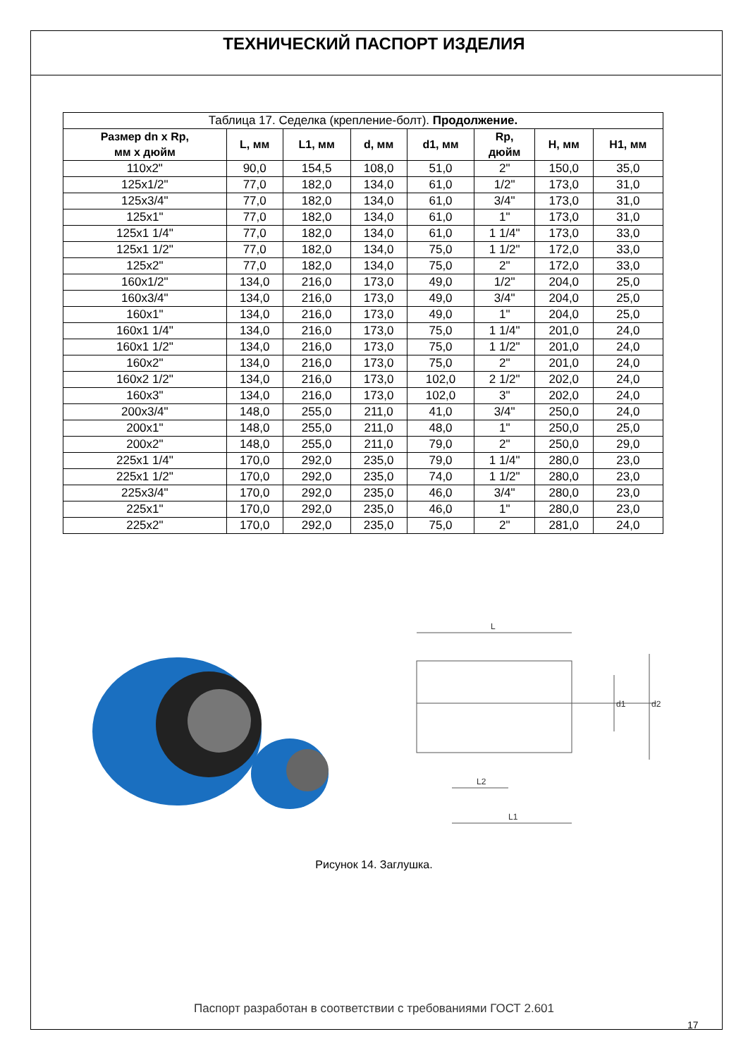ТЕХНИЧЕСКИЙ ПАСПОРТ ИЗДЕЛИЯ
| Таблица 17. Седелка (крепление-болт). Продолжение. | | | | | | | |
| Размер dn x Rp, мм х дюйм | L, мм | L1, мм | d, мм | d1, мм | Rp, дюйм | H, мм | H1, мм |
| 110x2" | 90,0 | 154,5 | 108,0 | 51,0 | 2" | 150,0 | 35,0 |
| 125x1/2" | 77,0 | 182,0 | 134,0 | 61,0 | 1/2" | 173,0 | 31,0 |
| 125x3/4" | 77,0 | 182,0 | 134,0 | 61,0 | 3/4" | 173,0 | 31,0 |
| 125x1" | 77,0 | 182,0 | 134,0 | 61,0 | 1" | 173,0 | 31,0 |
| 125x1 1/4" | 77,0 | 182,0 | 134,0 | 61,0 | 1 1/4" | 173,0 | 33,0 |
| 125x1 1/2" | 77,0 | 182,0 | 134,0 | 75,0 | 1 1/2" | 172,0 | 33,0 |
| 125x2" | 77,0 | 182,0 | 134,0 | 75,0 | 2" | 172,0 | 33,0 |
| 160x1/2" | 134,0 | 216,0 | 173,0 | 49,0 | 1/2" | 204,0 | 25,0 |
| 160x3/4" | 134,0 | 216,0 | 173,0 | 49,0 | 3/4" | 204,0 | 25,0 |
| 160x1" | 134,0 | 216,0 | 173,0 | 49,0 | 1" | 204,0 | 25,0 |
| 160x1 1/4" | 134,0 | 216,0 | 173,0 | 75,0 | 1 1/4" | 201,0 | 24,0 |
| 160x1 1/2" | 134,0 | 216,0 | 173,0 | 75,0 | 1 1/2" | 201,0 | 24,0 |
| 160x2" | 134,0 | 216,0 | 173,0 | 75,0 | 2" | 201,0 | 24,0 |
| 160x2 1/2" | 134,0 | 216,0 | 173,0 | 102,0 | 2 1/2" | 202,0 | 24,0 |
| 160x3" | 134,0 | 216,0 | 173,0 | 102,0 | 3" | 202,0 | 24,0 |
| 200x3/4" | 148,0 | 255,0 | 211,0 | 41,0 | 3/4" | 250,0 | 24,0 |
| 200x1" | 148,0 | 255,0 | 211,0 | 48,0 | 1" | 250,0 | 25,0 |
| 200x2" | 148,0 | 255,0 | 211,0 | 79,0 | 2" | 250,0 | 29,0 |
| 225x1 1/4" | 170,0 | 292,0 | 235,0 | 79,0 | 1 1/4" | 280,0 | 23,0 |
| 225x1 1/2" | 170,0 | 292,0 | 235,0 | 74,0 | 1 1/2" | 280,0 | 23,0 |
| 225x3/4" | 170,0 | 292,0 | 235,0 | 46,0 | 3/4" | 280,0 | 23,0 |
| 225x1" | 170,0 | 292,0 | 235,0 | 46,0 | 1" | 280,0 | 23,0 |
| 225x2" | 170,0 | 292,0 | 235,0 | 75,0 | 2" | 281,0 | 24,0 |
L
d1
d2
L2
L1
Рисунок 14. Заглушка.
Паспорт разработан в соответствии с требованиями ГОСТ 2.601
17